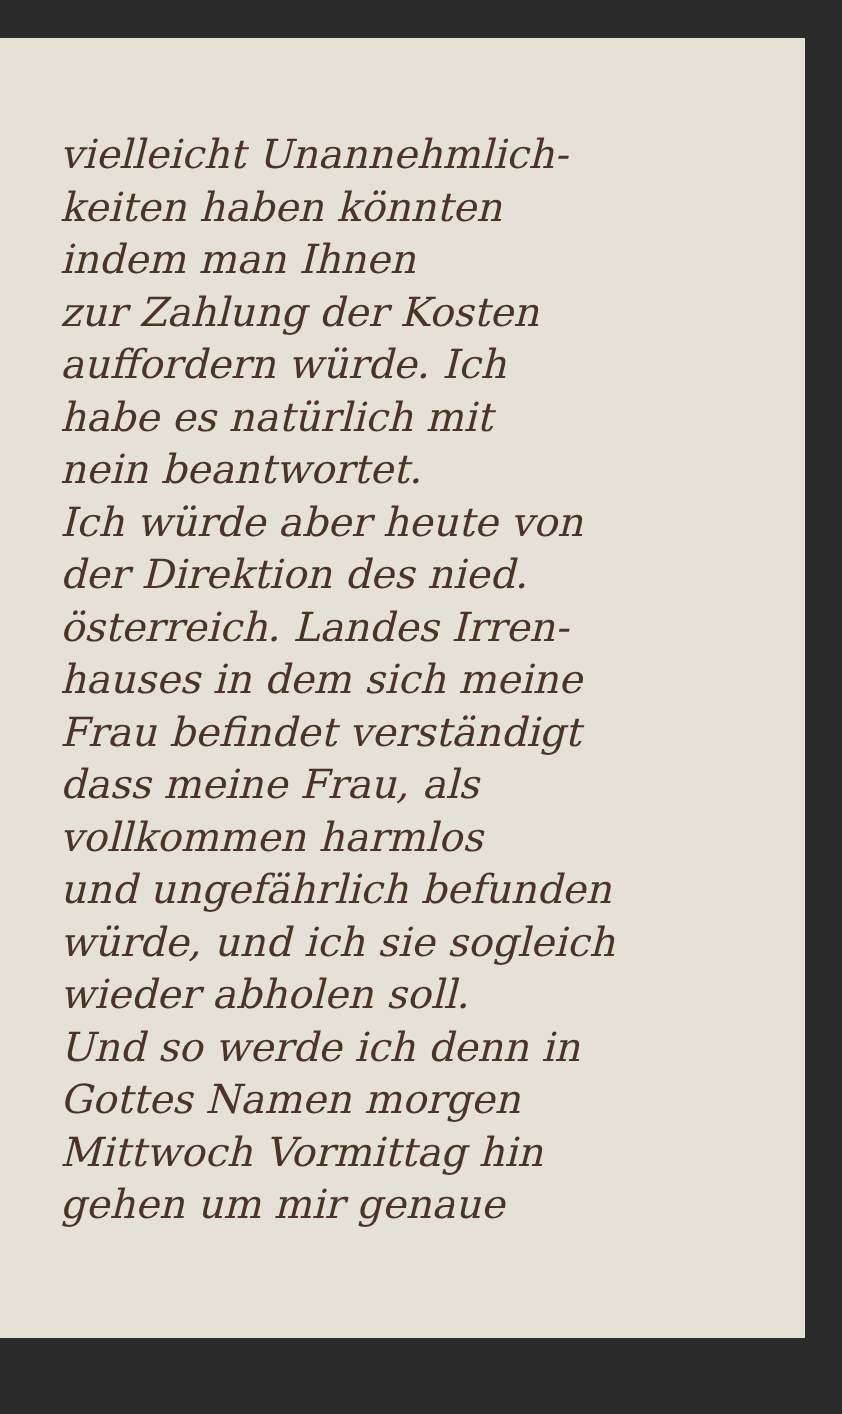vielleicht Unannehmlich-
keiten haben könnten
indem man Ihnen
zur Zahlung der Kosten
auffordern würde. Ich
habe es natürlich mit
nein beantwortet.
Ich würde aber heute von
der Direktion des nied.
österreich. Landes Irren-
hauses in dem sich meine
Frau befindet verständigt
dass meine Frau, als
vollkommen harmlos
und ungefährlich befunden
würde, und ich sie sogleich
wieder abholen soll.
Und so werde ich denn in
Gottes Namen morgen
Mittwoch Vormittag hin
gehen um mir genaue